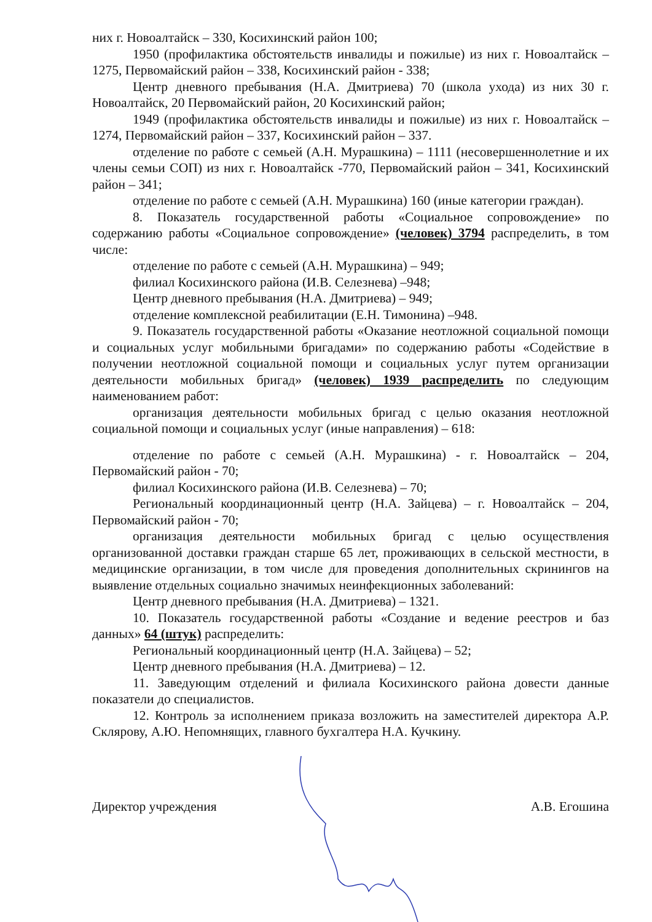них г. Новоалтайск – 330, Косихинский район 100;
1950 (профилактика обстоятельств инвалиды и пожилые) из них г. Новоалтайск – 1275, Первомайский район – 338, Косихинский район - 338;
Центр дневного пребывания (Н.А. Дмитриева) 70 (школа ухода) из них 30 г. Новоалтайск, 20 Первомайский район, 20 Косихинский район;
1949 (профилактика обстоятельств инвалиды и пожилые) из них г. Новоалтайск – 1274, Первомайский район – 337, Косихинский район – 337.
отделение по работе с семьей (А.Н. Мурашкина) – 1111 (несовершеннолетние и их члены семьи СОП) из них г. Новоалтайск -770, Первомайский район – 341, Косихинский район – 341;
отделение по работе с семьей (А.Н. Мурашкина) 160 (иные категории граждан).
8. Показатель государственной работы «Социальное сопровождение» по содержанию работы «Социальное сопровождение» (человек) 3794 распределить, в том числе:
отделение по работе с семьей (А.Н. Мурашкина) – 949;
филиал Косихинского района (И.В. Селезнева) –948;
Центр дневного пребывания (Н.А. Дмитриева) – 949;
отделение комплексной реабилитации (Е.Н. Тимонина) –948.
9. Показатель государственной работы «Оказание неотложной социальной помощи и социальных услуг мобильными бригадами» по содержанию работы «Содействие в получении неотложной социальной помощи и социальных услуг путем организации деятельности мобильных бригад» (человек) 1939 распределить по следующим наименованием работ:
организация деятельности мобильных бригад с целью оказания неотложной социальной помощи и социальных услуг (иные направления) – 618:
отделение по работе с семьей (А.Н. Мурашкина) - г. Новоалтайск – 204, Первомайский район - 70;
филиал Косихинского района (И.В. Селезнева) – 70;
Региональный координационный центр (Н.А. Зайцева) – г. Новоалтайск – 204, Первомайский район - 70;
организация деятельности мобильных бригад с целью осуществления организованной доставки граждан старше 65 лет, проживающих в сельской местности, в медицинские организации, в том числе для проведения дополнительных скринингов на выявление отдельных социально значимых неинфекционных заболеваний:
Центр дневного пребывания (Н.А. Дмитриева) – 1321.
10. Показатель государственной работы «Создание и ведение реестров и баз данных» 64 (штук) распределить:
Региональный координационный центр (Н.А. Зайцева) – 52;
Центр дневного пребывания (Н.А. Дмитриева) – 12.
11. Заведующим отделений и филиала Косихинского района довести данные показатели до специалистов.
12. Контроль за исполнением приказа возложить на заместителей директора А.Р. Склярову, А.Ю. Непомнящих, главного бухгалтера Н.А. Кучкину.
Директор учреждения А.В. Егошина